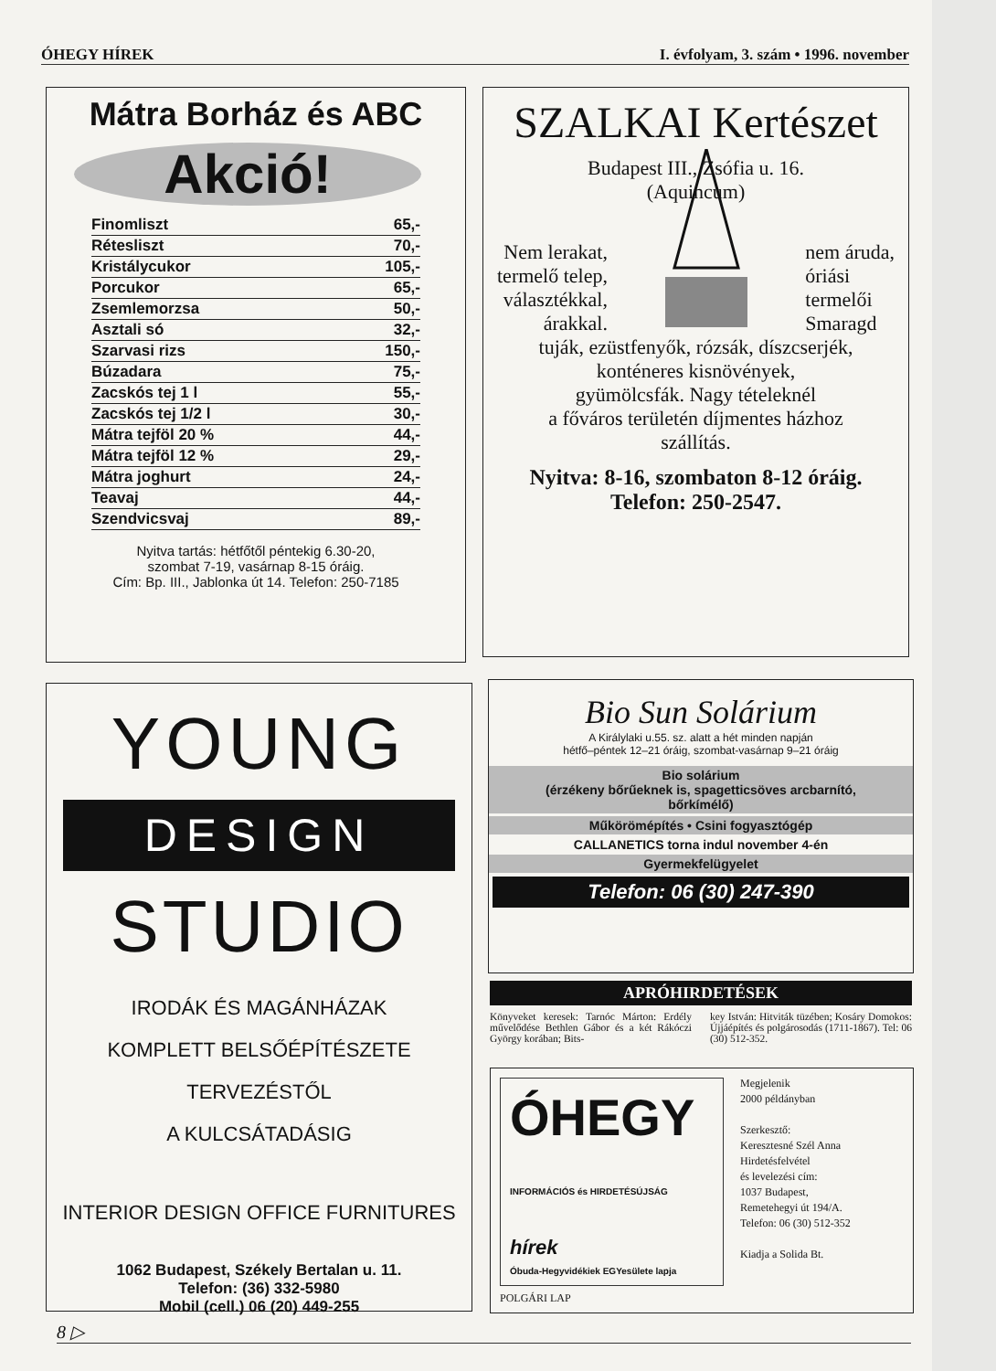ÓHEGY HÍREK I. évfolyam, 3. szám • 1996. november
Mátra Borház és ABC
Akció!
| Finomliszt | 65,- |
| Rétesliszt | 70,- |
| Kristálycukor | 105,- |
| Porcukor | 65,- |
| Zsemlemorzsa | 50,- |
| Asztali só | 32,- |
| Szarvasi rizs | 150,- |
| Búzadara | 75,- |
| Zacskós tej 1 l | 55,- |
| Zacskós tej 1/2 l | 30,- |
| Mátra tejföl 20 % | 44,- |
| Mátra tejföl 12 % | 29,- |
| Mátra joghurt | 24,- |
| Teavaj | 44,- |
| Szendvicsvaj | 89,- |
Nyitva tartás: hétfőtől péntekig 6.30-20,
szombat 7-19, vasárnap 8-15 óráig.
Cím: Bp. III., Jablonka út 14. Telefon: 250-7185
SZALKAI Kertészet
Budapest III., Zsófia u. 16.
(Aquincum)
Nem lerakat,
termelő telep,
választékkal,
árakkal.
nem áruda,
óriási
termelői
Smaragd
tuják, ezüstfenyők, rózsák, díszcserjék,
konténeres kisnövények,
gyümölcsfák. Nagy tételeknél
a főváros területén díjmentes házhoz
szállítás.
Nyitva: 8-16, szombaton 8-12 óráig.
Telefon: 250-2547.
YOUNG
DESIGN
STUDIO
IRODÁK ÉS MAGÁNHÁZAK
KOMPLETT BELSŐÉPÍTÉSZETE TERVEZÉSTŐL
A KULCSÁTADÁSIG
INTERIOR DESIGN OFFICE FURNITURES
1062 Budapest, Székely Bertalan u. 11.
Telefon: (36) 332-5980
Mobil (cell.) 06 (20) 449-255
Bio Sun Solárium
A Királylaki u.55. sz. alatt a hét minden napján
hétfő–péntek 12–21 óráig, szombat-vasárnap 9–21 óráig
Bio solárium
(érzékeny bőrűeknek is, spagetticsöves arcbarnító,
bőrkímélő)
Műkörömépítés • Csini fogyasztógép
CALLANETICS torna indul november 4-én
Gyermekfelügyelet
Telefon: 06 (30) 247-390
APRÓHIRDETÉSEK
Könyveket keresek: Tarnóc Márton: Erdély művelődése Bethlen Gábor és a két Rákóczi György korában; Bits-
key István: Hitviták tüzében; Kosáry Domokos: Újjáépítés és polgárosodás (1711-1867). Tel: 06 (30) 512-352.
ÓHEGY INFORMÁCIÓS és HIRDETÉSÚJSÁG hírek
Óbuda-Hegyvidékiek EGYesülete lapja
POLGÁRI LAP
Megjelenik
2000 példányban
Szerkesztő:
Keresztesné Szél Anna
Hirdetésfelvétel
és levelezési cím:
1037 Budapest,
Remetehegyi út 194/A.
Telefon: 06 (30) 512-352
Kiadja a Solida Bt.
8 ▷